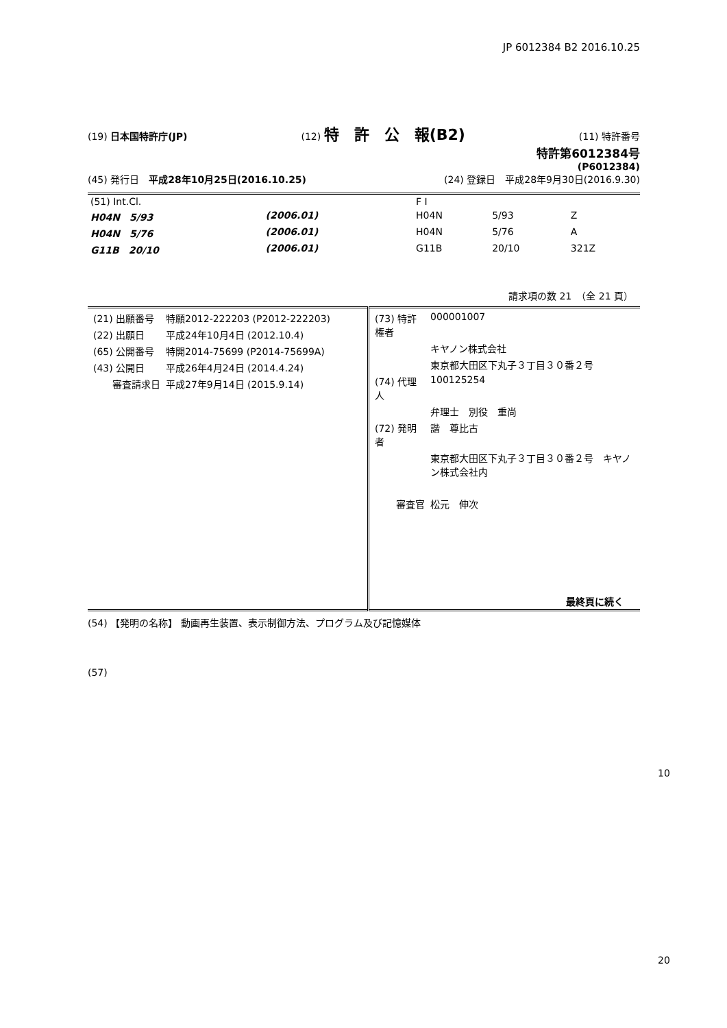JP 6012384 B2 2016.10.25
(19) 日本国特許庁(JP) (12) 特　許　公　報(B2) (11) 特許番号
特許第6012384号
(P6012384)
(45) 発行日　平成28年10月25日(2016.10.25) (24) 登録日　平成28年9月30日(2016.9.30)
| (51) Int.Cl. | | | F I | | |
| H04N 5/93 | (2006.01) | | H04N | 5/93 | Z |
| H04N 5/76 | (2006.01) | | H04N | 5/76 | A |
| G11B 20/10 | (2006.01) | | G11B | 20/10 | 321Z |
請求項の数 21　（全 21 頁）
| / (21) 出願番号 / 特願2012-222203 (P2012-222203) / / (22) 出願日 / 平成24年10月4日 (2012.10.4) / / (65) 公開番号 / 特開2014-75699 (P2014-75699A) / / (43) 公開日 / 平成26年4月24日 (2014.4.24) / / 審査請求日 / 平成27年9月14日 (2015.9.14) / | / (73) 特許権者 / 000001007 / / / キヤノン株式会社 / / / 東京都大田区下丸子３丁目３０番２号 / / (74) 代理人 / 100125254 / / / 弁理士 別役 重尚 / / (72) 発明者 / 諧 尊比古 / / / 東京都大田区下丸子３丁目３０番２号 キヤノン株式会社内 / / 審査官 / 松元 伸次 / 最終頁に続く |
(54) 【発明の名称】 動画再生装置、表示制御方法、プログラム及び記憶媒体
(57)
10
20